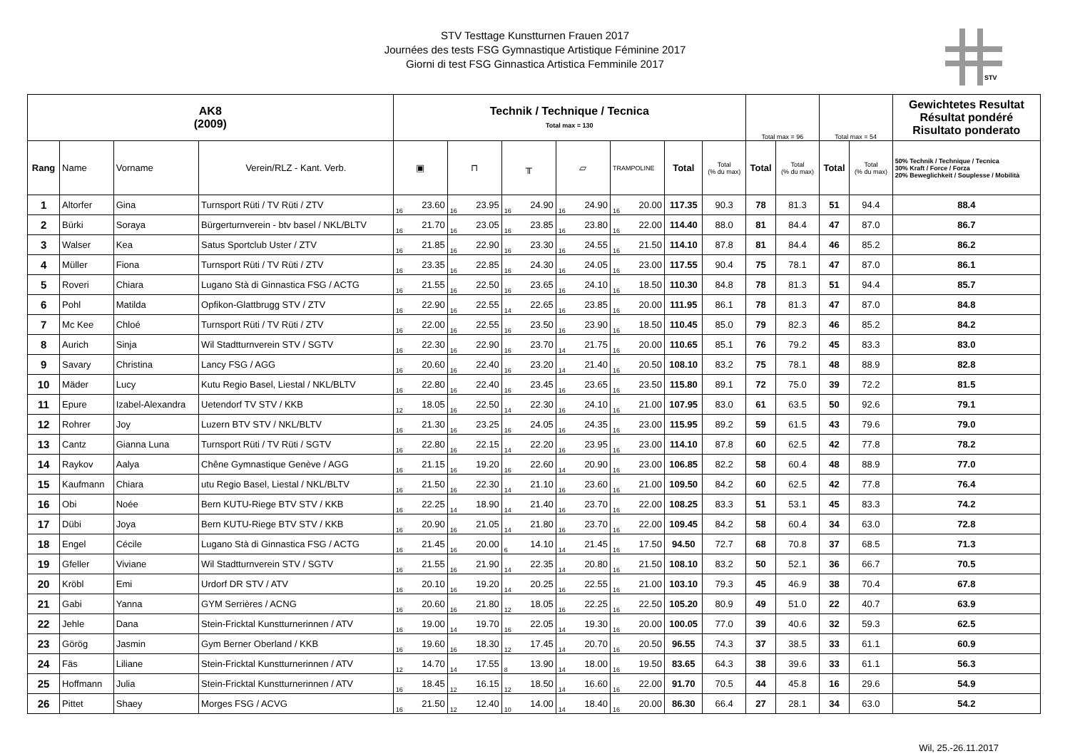STV Testtage Kunstturnen Frauen 2017
Journées des tests FSG Gymnastique Artistique Féminine 2017
Giorni di test FSG Ginnastica Artistica Femminile 2017
STV
| AK8 (2009) | | | | Technik / Technique / Tecnica Total max = 130 | | | | | | | | | | | | Total max = 96 | | Total max = 54 | | Gewichtetes Resultat Résultat pondéré Risultato ponderato |
| --- | --- | --- | --- | --- | --- | --- | --- | --- | --- | --- | --- | --- | --- | --- | --- | --- | --- | --- | --- | --- |
| Rang | Name | Vorname | Verein/RLZ - Kant. Verb. | ▣ | | ⊓ | | ╥ | | ▱ | | TRAMPOLINE | | Total | Total (% du max) | Total | Total (% du max) | Total | Total (% du max) | 50% Technik / Technique / Tecnica 30% Kraft / Force / Forza 20% Beweglichkeit / Souplesse / Mobilità |
| 1 | Altorfer | Gina | Turnsport Rüti / TV Rüti / ZTV | 16 | 23.60 | 16 | 23.95 | 16 | 24.90 | 16 | 24.90 | 16 | 20.00 | 117.35 | 90.3 | 78 | 81.3 | 51 | 94.4 | 88.4 |
| 2 | Bürki | Soraya | Bürgerturnverein - btv basel / NKL/BLTV | 16 | 21.70 | 16 | 23.05 | 16 | 23.85 | 16 | 23.80 | 16 | 22.00 | 114.40 | 88.0 | 81 | 84.4 | 47 | 87.0 | 86.7 |
| 3 | Walser | Kea | Satus Sportclub Uster / ZTV | 16 | 21.85 | 16 | 22.90 | 16 | 23.30 | 16 | 24.55 | 16 | 21.50 | 114.10 | 87.8 | 81 | 84.4 | 46 | 85.2 | 86.2 |
| 4 | Müller | Fiona | Turnsport Rüti / TV Rüti / ZTV | 16 | 23.35 | 16 | 22.85 | 16 | 24.30 | 16 | 24.05 | 16 | 23.00 | 117.55 | 90.4 | 75 | 78.1 | 47 | 87.0 | 86.1 |
| 5 | Roveri | Chiara | Lugano Stà di Ginnastica FSG / ACTG | 16 | 21.55 | 16 | 22.50 | 16 | 23.65 | 16 | 24.10 | 16 | 18.50 | 110.30 | 84.8 | 78 | 81.3 | 51 | 94.4 | 85.7 |
| 6 | Pohl | Matilda | Opfikon-Glattbrugg STV / ZTV | 16 | 22.90 | 16 | 22.55 | 14 | 22.65 | 16 | 23.85 | 16 | 20.00 | 111.95 | 86.1 | 78 | 81.3 | 47 | 87.0 | 84.8 |
| 7 | Mc Kee | Chloé | Turnsport Rüti / TV Rüti / ZTV | 16 | 22.00 | 16 | 22.55 | 16 | 23.50 | 16 | 23.90 | 16 | 18.50 | 110.45 | 85.0 | 79 | 82.3 | 46 | 85.2 | 84.2 |
| 8 | Aurich | Sinja | Wil Stadtturnverein STV / SGTV | 16 | 22.30 | 16 | 22.90 | 16 | 23.70 | 14 | 21.75 | 16 | 20.00 | 110.65 | 85.1 | 76 | 79.2 | 45 | 83.3 | 83.0 |
| 9 | Savary | Christina | Lancy FSG / AGG | 16 | 20.60 | 16 | 22.40 | 16 | 23.20 | 14 | 21.40 | 16 | 20.50 | 108.10 | 83.2 | 75 | 78.1 | 48 | 88.9 | 82.8 |
| 10 | Mäder | Lucy | Kutu Regio Basel, Liestal / NKL/BLTV | 16 | 22.80 | 16 | 22.40 | 16 | 23.45 | 16 | 23.65 | 16 | 23.50 | 115.80 | 89.1 | 72 | 75.0 | 39 | 72.2 | 81.5 |
| 11 | Epure | Izabel-Alexandra | Uetendorf TV STV / KKB | 12 | 18.05 | 16 | 22.50 | 14 | 22.30 | 16 | 24.10 | 16 | 21.00 | 107.95 | 83.0 | 61 | 63.5 | 50 | 92.6 | 79.1 |
| 12 | Rohrer | Joy | Luzern BTV STV / NKL/BLTV | 16 | 21.30 | 16 | 23.25 | 16 | 24.05 | 16 | 24.35 | 16 | 23.00 | 115.95 | 89.2 | 59 | 61.5 | 43 | 79.6 | 79.0 |
| 13 | Cantz | Gianna Luna | Turnsport Rüti / TV Rüti / SGTV | 16 | 22.80 | 16 | 22.15 | 14 | 22.20 | 16 | 23.95 | 16 | 23.00 | 114.10 | 87.8 | 60 | 62.5 | 42 | 77.8 | 78.2 |
| 14 | Raykov | Aalya | Chêne Gymnastique Genève / AGG | 16 | 21.15 | 16 | 19.20 | 16 | 22.60 | 14 | 20.90 | 16 | 23.00 | 106.85 | 82.2 | 58 | 60.4 | 48 | 88.9 | 77.0 |
| 15 | Kaufmann | Chiara | utu Regio Basel, Liestal / NKL/BLTV | 16 | 21.50 | 16 | 22.30 | 14 | 21.10 | 16 | 23.60 | 16 | 21.00 | 109.50 | 84.2 | 60 | 62.5 | 42 | 77.8 | 76.4 |
| 16 | Obi | Noée | Bern KUTU-Riege BTV STV / KKB | 16 | 22.25 | 14 | 18.90 | 14 | 21.40 | 16 | 23.70 | 16 | 22.00 | 108.25 | 83.3 | 51 | 53.1 | 45 | 83.3 | 74.2 |
| 17 | Dübi | Joya | Bern KUTU-Riege BTV STV / KKB | 16 | 20.90 | 16 | 21.05 | 14 | 21.80 | 16 | 23.70 | 16 | 22.00 | 109.45 | 84.2 | 58 | 60.4 | 34 | 63.0 | 72.8 |
| 18 | Engel | Cécile | Lugano Stà di Ginnastica FSG / ACTG | 16 | 21.45 | 16 | 20.00 | 6 | 14.10 | 14 | 21.45 | 16 | 17.50 | 94.50 | 72.7 | 68 | 70.8 | 37 | 68.5 | 71.3 |
| 19 | Gfeller | Viviane | Wil Stadtturnverein STV / SGTV | 16 | 21.55 | 16 | 21.90 | 14 | 22.35 | 14 | 20.80 | 16 | 21.50 | 108.10 | 83.2 | 50 | 52.1 | 36 | 66.7 | 70.5 |
| 20 | Kröbl | Emi | Urdorf DR STV / ATV | 16 | 20.10 | 16 | 19.20 | 14 | 20.25 | 16 | 22.55 | 16 | 21.00 | 103.10 | 79.3 | 45 | 46.9 | 38 | 70.4 | 67.8 |
| 21 | Gabi | Yanna | GYM Serrières / ACNG | 16 | 20.60 | 16 | 21.80 | 12 | 18.05 | 16 | 22.25 | 16 | 22.50 | 105.20 | 80.9 | 49 | 51.0 | 22 | 40.7 | 63.9 |
| 22 | Jehle | Dana | Stein-Fricktal Kunstturnerinnen / ATV | 16 | 19.00 | 14 | 19.70 | 16 | 22.05 | 14 | 19.30 | 16 | 20.00 | 100.05 | 77.0 | 39 | 40.6 | 32 | 59.3 | 62.5 |
| 23 | Görög | Jasmin | Gym Berner Oberland / KKB | 16 | 19.60 | 16 | 18.30 | 12 | 17.45 | 14 | 20.70 | 16 | 20.50 | 96.55 | 74.3 | 37 | 38.5 | 33 | 61.1 | 60.9 |
| 24 | Fäs | Liliane | Stein-Fricktal Kunstturnerinnen / ATV | 12 | 14.70 | 14 | 17.55 | 8 | 13.90 | 14 | 18.00 | 16 | 19.50 | 83.65 | 64.3 | 38 | 39.6 | 33 | 61.1 | 56.3 |
| 25 | Hoffmann | Julia | Stein-Fricktal Kunstturnerinnen / ATV | 16 | 18.45 | 12 | 16.15 | 12 | 18.50 | 14 | 16.60 | 16 | 22.00 | 91.70 | 70.5 | 44 | 45.8 | 16 | 29.6 | 54.9 |
| 26 | Pittet | Shaey | Morges FSG / ACVG | 16 | 21.50 | 12 | 12.40 | 10 | 14.00 | 14 | 18.40 | 16 | 20.00 | 86.30 | 66.4 | 27 | 28.1 | 34 | 63.0 | 54.2 |
Wil, 25.-26.11.2017